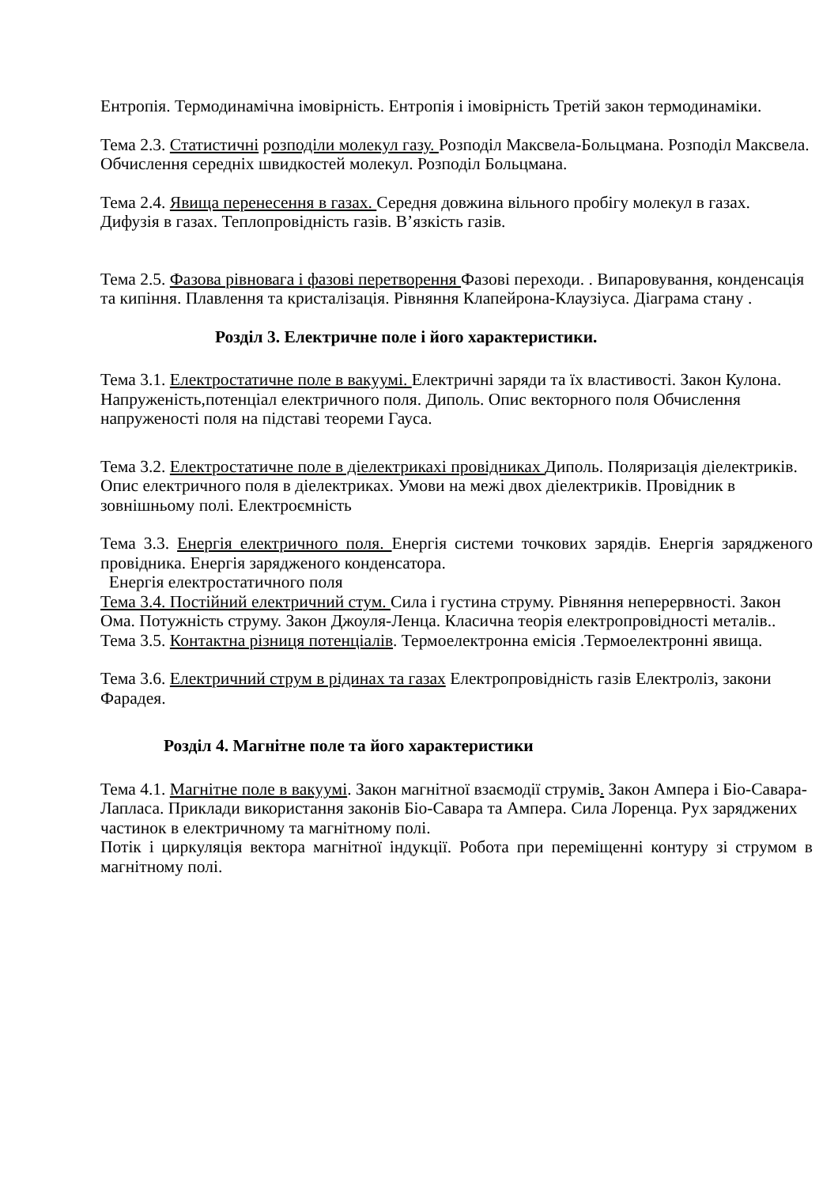Ентропія. Термодинамічна імовірність. Ентропія і імовірність Третій закон термодинаміки.
Тема 2.3. Статистичні розподіли молекул газу. Розподіл Максвела-Больцмана. Розподіл Максвела. Обчислення середніх швидкостей молекул. Розподіл Больцмана.
Тема 2.4. Явища перенесення в газах. Середня довжина вільного пробігу молекул в газах. Дифузія в газах. Теплопровідність газів. В’язкість газів.
Тема 2.5. Фазова рівновага і фазові перетворення Фазові переходи. . Випаровування, конденсація та кипіння. Плавлення та кристалізація. Рівняння Клапейрона-Клаузіуса. Діаграма стану .
Розділ 3. Електричне поле і його характеристики.
Тема 3.1. Електростатичне поле в вакуумі. Електричні заряди та їх властивості. Закон Кулона. Напруженість,потенціал електричного поля. Диполь. Опис векторного поля Обчислення напруженості поля на підставі теореми Гауса.
Тема 3.2. Електростатичне поле в діелектрикахі провідниках Диполь. Поляризація діелектриків. Опис електричного поля в діелектриках. Умови на межі двох діелектриків. Провідник в зовнішньому полі. Електроємність
Тема 3.3. Енергія електричного поля. Енергія системи точкових зарядів. Енергія зарядженого провідника. Енергія зарядженого конденсатора.
Енергія електростатичного поля
Тема 3.4. Постійний електричний стум. Сила і густина струму. Рівняння неперервності. Закон Ома. Потужність струму. Закон Джоуля-Ленца. Класична теорія електропровідності металів..
Тема 3.5. Контактна різниця потенціалів. Термоелектронна емісія .Термоелектронні явища.
Тема 3.6. Електричний струм в рідинах та газах Електропровідність газів Електроліз, закони Фарадея.
Розділ 4. Магнітне поле та його характеристики
Тема 4.1. Магнітне поле в вакуумі. Закон магнітної взаємодії струмів. Закон Ампера і Біо-Савара-Лапласа. Приклади використання законів Біо-Савара та Ампера. Сила Лоренца. Рух заряджених частинок в електричному та магнітному полі.
Потік і циркуляція вектора магнітної індукції. Робота при переміщенні контуру зі струмом в магнітному полі.